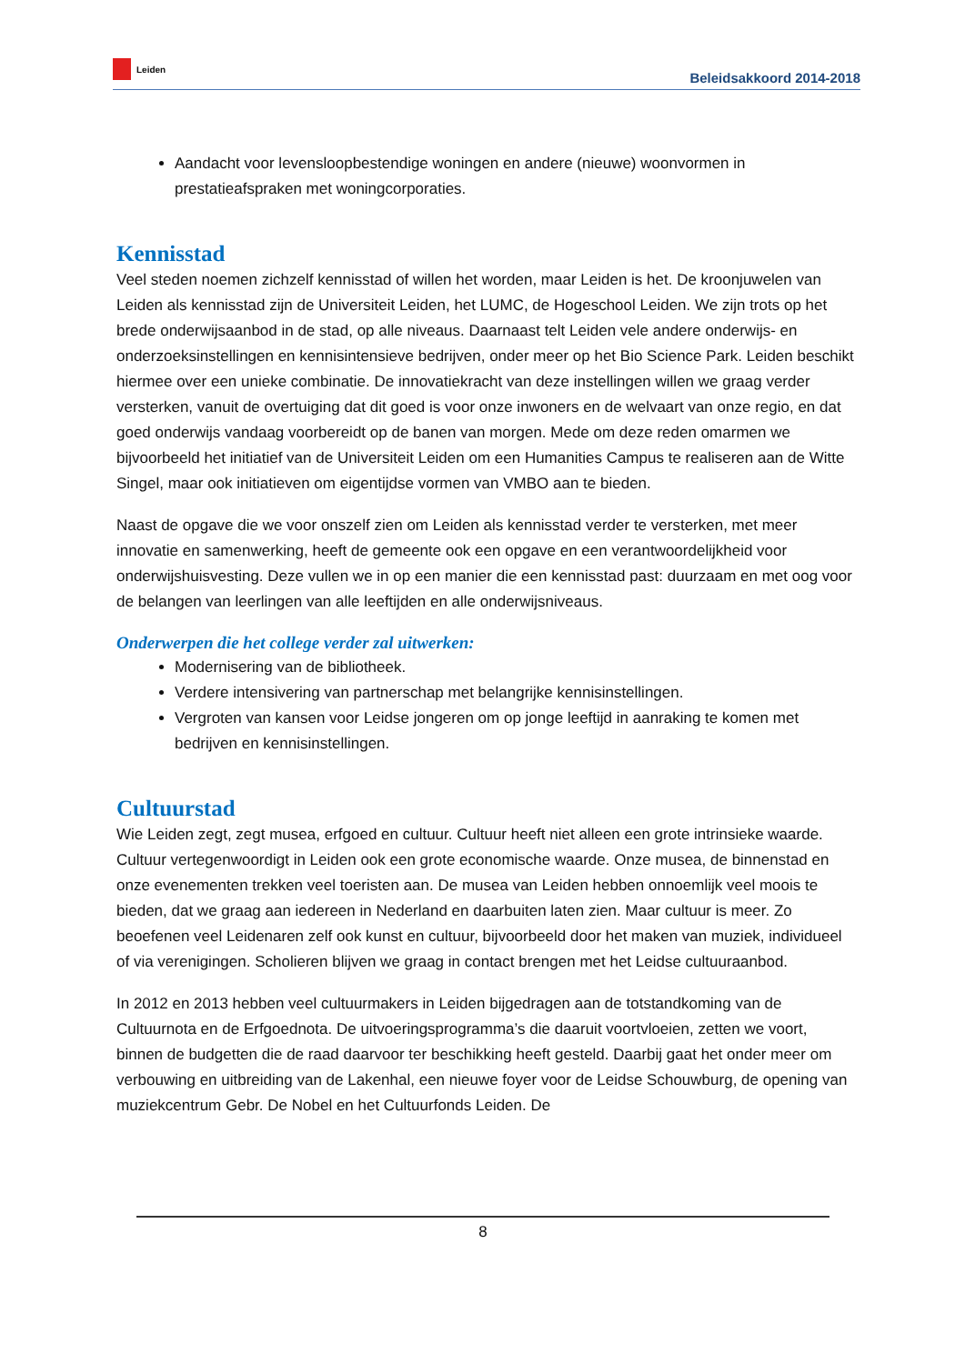Leiden
Beleidsakkoord 2014-2018
Aandacht voor levensloopbestendige woningen en andere (nieuwe) woonvormen in prestatieafspraken met woningcorporaties.
Kennisstad
Veel steden noemen zichzelf kennisstad of willen het worden, maar Leiden is het. De kroonjuwelen van Leiden als kennisstad zijn de Universiteit Leiden, het LUMC, de Hogeschool Leiden. We zijn trots op het brede onderwijsaanbod in de stad, op alle niveaus. Daarnaast telt Leiden vele andere onderwijs- en onderzoeksinstellingen en kennisintensieve bedrijven, onder meer op het Bio Science Park. Leiden beschikt hiermee over een unieke combinatie. De innovatiekracht van deze instellingen willen we graag verder versterken, vanuit de overtuiging dat dit goed is voor onze inwoners en de welvaart van onze regio, en dat goed onderwijs vandaag voorbereidt op de banen van morgen. Mede om deze reden omarmen we bijvoorbeeld het initiatief van de Universiteit Leiden om een Humanities Campus te realiseren aan de Witte Singel, maar ook initiatieven om eigentijdse vormen van VMBO aan te bieden.
Naast de opgave die we voor onszelf zien om Leiden als kennisstad verder te versterken, met meer innovatie en samenwerking, heeft de gemeente ook een opgave en een verantwoordelijkheid voor onderwijshuisvesting. Deze vullen we in op een manier die een kennisstad past: duurzaam en met oog voor de belangen van leerlingen van alle leeftijden en alle onderwijsniveaus.
Onderwerpen die het college verder zal uitwerken:
Modernisering van de bibliotheek.
Verdere intensivering van partnerschap met belangrijke kennisinstellingen.
Vergroten van kansen voor Leidse jongeren om op jonge leeftijd in aanraking te komen met bedrijven en kennisinstellingen.
Cultuurstad
Wie Leiden zegt, zegt musea, erfgoed en cultuur. Cultuur heeft niet alleen een grote intrinsieke waarde. Cultuur vertegenwoordigt in Leiden ook een grote economische waarde. Onze musea, de binnenstad en onze evenementen trekken veel toeristen aan. De musea van Leiden hebben onnoemlijk veel moois te bieden, dat we graag aan iedereen in Nederland en daarbuiten laten zien. Maar cultuur is meer. Zo beoefenen veel Leidenaren zelf ook kunst en cultuur, bijvoorbeeld door het maken van muziek, individueel of via verenigingen. Scholieren blijven we graag in contact brengen met het Leidse cultuuraanbod.
In 2012 en 2013 hebben veel cultuurmakers in Leiden bijgedragen aan de totstandkoming van de Cultuurnota en de Erfgoednota. De uitvoeringsprogramma’s die daaruit voortvloeien, zetten we voort, binnen de budgetten die de raad daarvoor ter beschikking heeft gesteld. Daarbij gaat het onder meer om verbouwing en uitbreiding van de Lakenhal, een nieuwe foyer voor de Leidse Schouwburg, de opening van muziekcentrum Gebr. De Nobel en het Cultuurfonds Leiden. De
8